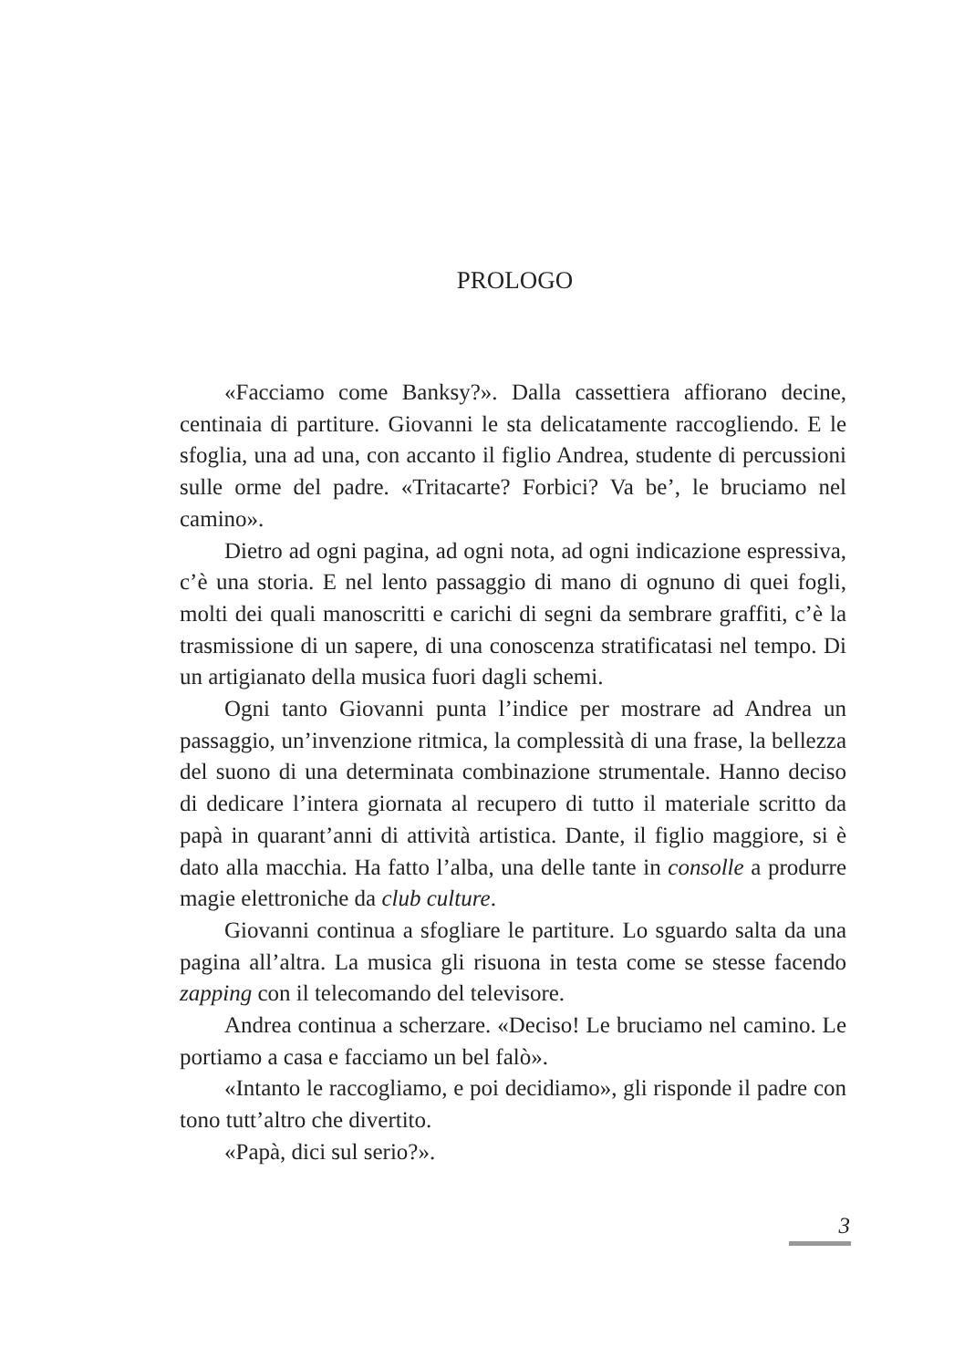PROLOGO
«Facciamo come Banksy?». Dalla cassettiera affiorano decine, centinaia di partiture. Giovanni le sta delicatamente raccogliendo. E le sfoglia, una ad una, con accanto il figlio Andrea, studente di percussioni sulle orme del padre. «Tritacarte? Forbici? Va be’, le bruciamo nel camino».
Dietro ad ogni pagina, ad ogni nota, ad ogni indicazione espressiva, c’è una storia. E nel lento passaggio di mano di ognuno di quei fogli, molti dei quali manoscritti e carichi di segni da sembrare graffiti, c’è la trasmissione di un sapere, di una conoscenza stratificatasi nel tempo. Di un artigianato della musica fuori dagli schemi.
Ogni tanto Giovanni punta l’indice per mostrare ad Andrea un passaggio, un’invenzione ritmica, la complessità di una frase, la bellezza del suono di una determinata combinazione strumentale. Hanno deciso di dedicare l’intera giornata al recupero di tutto il materiale scritto da papà in quarant’anni di attività artistica. Dante, il figlio maggiore, si è dato alla macchia. Ha fatto l’alba, una delle tante in consolle a produrre magie elettroniche da club culture.
Giovanni continua a sfogliare le partiture. Lo sguardo salta da una pagina all’altra. La musica gli risuona in testa come se stesse facendo zapping con il telecomando del televisore.
Andrea continua a scherzare. «Deciso! Le bruciamo nel camino. Le portiamo a casa e facciamo un bel falò».
«Intanto le raccogliamo, e poi decidiamo», gli risponde il padre con tono tutt’altro che divertito.
«Papà, dici sul serio?».
3